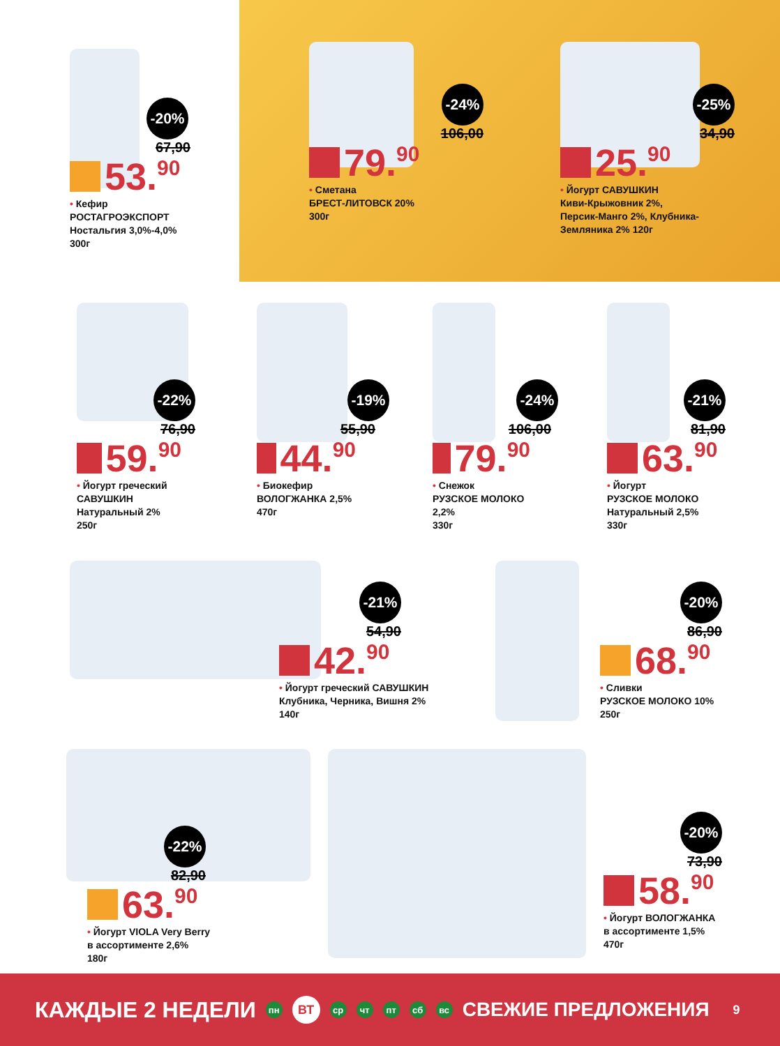-20%
67,90
53. 90
• Кефир
РОСТАГРОЭКСПОРТ
Ностальгия 3,0%-4,0%
300г
-24%
106,00
79. 90
• Сметана
БРЕСТ-ЛИТОВСК 20%
300г
-25%
34,90
25. 90
• Йогурт САВУШКИН
Киви-Крыжовник 2%,
Персик-Манго 2%, Клубника-
Земляника 2% 120г
-22%
76,90
59. 90
• Йогурт греческий
САВУШКИН
Натуральный 2%
250г
-19%
55,90
44. 90
• Биокефир
ВОЛОГЖАНКА 2,5%
470г
-24%
106,00
79. 90
• Снежок
РУЗСКОЕ МОЛОКО 2,2%
330г
-21%
81,90
63. 90
• Йогурт
РУЗСКОЕ МОЛОКО
Натуральный 2,5%
330г
-21%
54,90
42. 90
• Йогурт греческий САВУШКИН
Клубника, Черника, Вишня 2%
140г
-20%
86,90
68. 90
• Сливки
РУЗСКОЕ МОЛОКО 10%
250г
-22%
82,90
63. 90
• Йогурт VIOLA Very Berry
в ассортименте 2,6%
180г
-20%
73,90
58. 90
• Йогурт ВОЛОГЖАНКА
в ассортименте 1,5%
470г
КАЖДЫЕ 2 НЕДЕЛИ пн ВТ ср чт пт сб вс СВЕЖИЕ ПРЕДЛОЖЕНИЯ 9